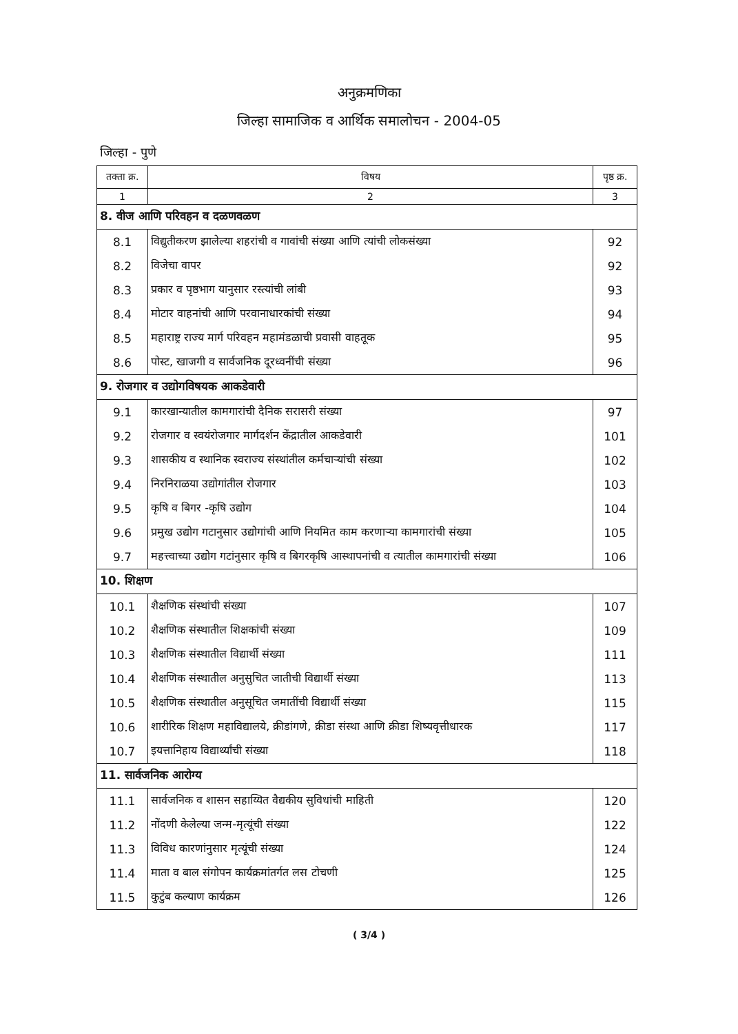अनुक्रमणिका
जिल्हा सामाजिक व आर्थिक समालोचन - 2004-05
जिल्हा - पुणे
| तक्ता क्र. | विषय | पृष्ठ क्र. |
| --- | --- | --- |
| 1 | 2 | 3 |
| 8. वीज आणि परिवहन व दळणवळण | | |
| 8.1 | विद्युतीकरण झालेल्या शहरांची व गावांची संख्या आणि त्यांची लोकसंख्या | 92 |
| 8.2 | विजेचा वापर | 92 |
| 8.3 | प्रकार व पृष्ठभाग यानुसार रस्त्यांची लांबी | 93 |
| 8.4 | मोटार वाहनांची आणि परवानाधारकांची संख्या | 94 |
| 8.5 | महाराष्ट्र राज्य मार्ग परिवहन महामंडळाची प्रवासी वाहतूक | 95 |
| 8.6 | पोस्ट, खाजगी व सार्वजनिक दूरध्वनींची संख्या | 96 |
| 9. रोजगार व उद्योगविषयक आकडेवारी | | |
| 9.1 | कारखान्यातील कामगारांची दैनिक सरासरी संख्या | 97 |
| 9.2 | रोजगार व स्वयंरोजगार मार्गदर्शन केंद्रातील आकडेवारी | 101 |
| 9.3 | शासकीय व स्थानिक स्वराज्य संस्थांतील कर्मचाऱ्यांची संख्या | 102 |
| 9.4 | निरनिराळया उद्योगांतील रोजगार | 103 |
| 9.5 | कृषि व बिगर -कृषि उद्योग | 104 |
| 9.6 | प्रमुख उद्योग गटानुसार उद्योगांची आणि नियमित काम करणाऱ्या कामगारांची संख्या | 105 |
| 9.7 | महत्त्वाच्या उद्योग गटांनुसार कृषि व बिगरकृषि आस्थापनांची व त्यातील कामगारांची संख्या | 106 |
| 10. शिक्षण | | |
| 10.1 | शैक्षणिक संस्थांची संख्या | 107 |
| 10.2 | शैक्षणिक संस्थातील शिक्षकांची संख्या | 109 |
| 10.3 | शैक्षणिक संस्थातील विद्यार्थी संख्या | 111 |
| 10.4 | शैक्षणिक संस्थातील अनुसुचित जातीची विद्यार्थी संख्या | 113 |
| 10.5 | शैक्षणिक संस्थातील अनुसूचित जमातींची विद्यार्थी संख्या | 115 |
| 10.6 | शारीरिक शिक्षण महाविद्यालये, क्रीडांगणे, क्रीडा संस्था आणि क्रीडा शिष्यवृत्तीधारक | 117 |
| 10.7 | इयत्तानिहाय विद्यार्थ्यांची संख्या | 118 |
| 11. सार्वजनिक आरोग्य | | |
| 11.1 | सार्वजनिक व शासन सहाय्यित वैद्यकीय सुविधांची माहिती | 120 |
| 11.2 | नोंदणी केलेल्या जन्म-मृत्यूंची संख्या | 122 |
| 11.3 | विविध कारणांनुसार मृत्यूंची संख्या | 124 |
| 11.4 | माता व बाल संगोपन कार्यक्रमांतर्गत लस टोचणी | 125 |
| 11.5 | कुटुंब कल्याण कार्यक्रम | 126 |
( 3/4 )